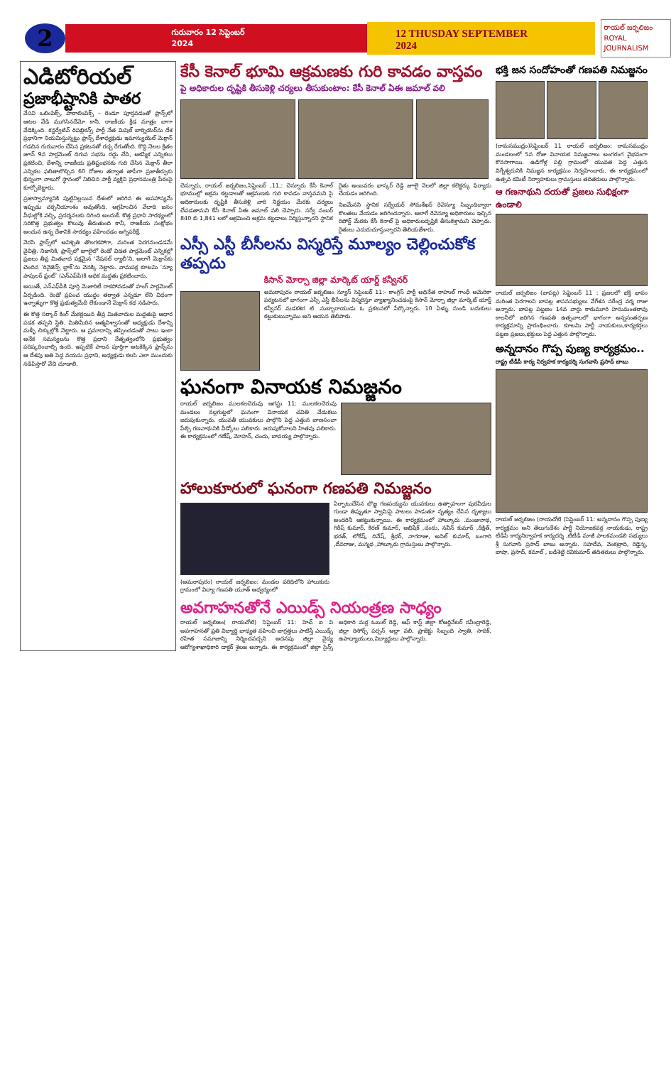2
గురువారం 12 సెప్టెంబర్ 2024
12 THUSDAY SEPTEMBER 2024
రాయల్ జర్నలిజం
ROYAL JOURNALISM
ఎడిటోరియల్
ప్రజాభీష్టానికి పాతర
వేసవి ఒలింపిక్స్, పారాలింపిక్స్ – రెండూ పూర్తవడంతో ఫ్రాన్స్‌లో ఆటల వేడి ముగిసినదేమో కానీ, రాజకీయ క్రీడ మాత్రం బాగా వేడెక్కింది. కన్జర్వేటివ్ రిపబ్లికన్స్ పార్టీ నేత మిషెల్ బార్నియెర్‌ను దేశ ప్రధానిగా నియమిస్తున్నట్టు ఫ్రాన్స్ దేశాధ్యక్షుడు ఇమాన్యుయెల్ మెక్రాన్ గడచిన గురువారం చేసిన ప్రకటనతో రచ్చ రేగుతోంది. కొద్ది నెలల క్రితం జూన్ 9న పార్లమెంట్ దిగువ సభను రద్దు చేసి, ఆకస్మిక ఎన్నికలు ప్రకటించి, దేశాన్ని రాజకీయ ప్రతిష్టంభనకు గురి చేసిన మెక్రాన్ తీరా ఎన్నికల ఫలితాలొచ్చిన 60 రోజుల తర్వాత తాపీగా ప్రజాతీర్పుకు భిన్నంగా నాలుగో స్థానంలో నిలిచిన పార్టీ వ్యక్తిని ప్రధానమంత్రి పీఠంపై కూర్చోబెట్టారు.
ప్రజాస్వామ్యానికి పుట్టినిల్లయిన దేశంలో జరిగిన ఈ అపహాస్యమే ఇప్పుడు చర్చనీయాంశం అవుతోంది. ఆగ్రహించిన వేలాది జనం వీధుల్లోకి వచ్చి, ప్రదర్శనలకు దిగింది అందుకే. కొత్త ప్రధాని సారథ్యంలో సరికొత్త ప్రభుత్వం కొలువు తీరుతుంది కానీ, రాజకీయ సంక్షోభం అంచున ఉన్న దేశానికి సారథ్యం వహించడం అగ్నిపరీక్షే.
వెరసి ఫ్రాన్స్‌లో అనిశ్చితి తొలగకపోగా, మరింత పెరగనుండడమే వైచిత్రి. నిజానికి, ఫ్రాన్స్‌లో జూలైలో రెండో విడత పార్లమెంట్ ఎన్నికల్లో ప్రజలు తీవ్ర మితవాద పక్షమైన ‘నేషనల్ ర్యాలీ’ని, అలాగే మెక్రాన్‌కు చెందిన ‘రినైజెన్స్ బ్లాక్’ను వెనక్కి నెట్టారు. వామపక్ష కూటమి ‘న్యూ పాపులర్ ఫ్రంట్’ (ఎన్‌ఎఫ్‌పీ)కి అధిక మద్దతు ప్రకటించారు.
అయితే, ఎన్‌ఎఫ్‌పీకి పూర్తి మెజారిటీ రాకపోవడంతో హంగ్ పార్లమెంట్ ఏర్పడింది. రెండో ప్రపంచ యుద్ధం తర్వాత ఎన్నడూ లేని విధంగా ఇన్నాళ్ళుగా కొత్త ప్రభుత్వమేదీ లేకుండానే మెక్రాన్ కథ నడిపారు.
ఈ కొత్త సర్కార్ కింగ్ మేకర్లయిన తీవ్ర మితవాదుల మద్దతుపై ఆధార పడక తప్పని స్థితి. మితిమీరిన ఆత్మవిశ్వాసంతో అధ్యక్షుడు దేశాన్ని మళ్ళీ చిక్కుల్లోకి నెట్టారు. ఆ ప్రమాదాన్ని తప్పించడంతో పాటు ఇంకా అనేక సమస్యలను కొత్త ప్రధాని నేతృత్వంలోని ప్రభుత్వం పరిష్కరించాల్సి ఉంది. ఇప్పటికే పాలన పూర్తిగా అటకెక్కిన ఫ్రాన్స్‌ను ఆ దేశపు అతి పెద్ద వయసు ప్రధాని, అధ్యక్షుడు కలసి ఎలా ముందుకు నడిపిస్తారో వేచి చూడాలి.
కేసీ కెనాల్ భూమి ఆక్రమణకు గురి కావడం వాస్తవం
పై అధికారుల దృష్టికి తీసుకెళ్లి చర్యలు తీసుకుంటాం: కేసీ కెనాల్ ఏఈ జమాల్ వలి
చెన్నూరు, రాయల్ జర్నలిజం,సెప్టెంబర్ ,11,: చెన్నూరు కేసీ కెనాల్ భూముల్లో అక్రమ కట్టడాలతో ఆక్రమణకు గురి కావడం వాస్తవమని పై అధికారులకు దృష్టికి తీసుకెళ్లి వారి నిర్ణయం మేరకు చర్యలు చేపడతామని కేసీ కెనాల్ ఏఈ జమాల్ వలి చెప్పారు. సర్వే నంబర్ 840 బి 1,841 లలో ఆక్రమించి అక్రమ కట్టడాలు నిర్మిస్తున్నారని స్థానిక రైతు అంబవరం భాస్కర్ రెడ్డి జూలై నెలలో జిల్లా కలెక్టర్కు ఫిర్యాదు చేయడం జరిగింది.
నిజమేనని స్థానిక సర్వేయర్ సోమశేఖర్ రెవెన్యూ సిబ్బందిద్వారా కొలతలు వేయడం జరిగిందన్నారు. అలాగే రెవెన్యూ అధికారులు ఇచ్చిన రిపోర్ట్ మేరకు కేసీ కెనాల్ పై అధికారులదృష్టికి తీసుకెళ్తామని చెప్పారు. రైతులు ఎదురుచూస్తున్నారని తెలియజేశారు.
ఎస్సీ ఎస్టీ బీసీలను విస్మరిస్తే మూల్యం చెల్లించుకోక తప్పదు
కిసాన్ మోర్చా జిల్లా మార్కెట్ యార్డ్ కన్వీనర్
అమరాపురం రాయల్ జర్నలిజం న్యూస్ సెప్టెంబర్ 11:- కాంగ్రెస్ పార్టీ అధినేత రాహుల్ గాంధీ అమెరికా పర్యటనలో భాగంగా ఎస్సీ ఎస్టీ బీసీలను విస్మరిస్తూ వ్యాఖ్యానించడంపై కిసాన్ మోర్చా జిల్లా మార్కెట్ యార్డ్ కన్వీనర్ మడకశిర టి .సుబ్బారాయుడు ఓ ప్రకటనలో పేర్కొన్నారు. 10 ఏళ్ళు నుండి బదుకులు కట్టుకుటున్నాము అని ఆయన తెలిపారు.
ఘనంగా వినాయక నిమజ్జనం
రాయల్ జర్నలిజం ములకలచెరువు ఆగస్టు 11: ములకలచెరువు మండలం నల్లగుట్టలో ఘనంగా వినాయక చవితి వేడుకలు జరుపుకున్నారు. యువతీ యువకులు పాల్గొని పెద్ద ఎత్తున బాణసంచా పేల్చి గణనాథునికి వీడ్కోలు పలికారు. జరుపుకోవాలని హితవు పలికారు. ఈ కార్యక్రమంలో గణేష్, మోహన్, చందు, బావయ్య పాల్గొన్నారు.
హాలుకూరులో ఘనంగా గణపతి నిమజ్జనం
(అమరాపురం) రాయల్ జర్నలిజం: మండల పరిధిలోని హాలుకురు గ్రామంలో విద్యా గణపతి యూత్ ఆధ్వర్యంలో
ఏర్పాటుచేసిన బొజ్జ గణపయ్యను యువకులు ఉత్సాహంగా పురవీధుల గుండా తిప్పుతూ స్వామిపై పాటలు పాడుతూ నృత్యం చేసిన దృశ్యాలు అందరినీ ఆకట్టుకున్నాయి. ఈ కార్యక్రమంలో హాల్కూరు .మంజునాథ, గిరీష్ కుమార్, కిరణ్ కుమార్, అభిషేక్ ,చందు, నవీన్ కుమార్ ,దీక్షిత్, భరత్, లోకేష్, దినేష్, శ్రీధర్, నాగరాజు, అనిల్ కుమార్, బంగారి ,దేవరాజు, మన్మథ ,హాల్కూరు గ్రామస్తులు పాల్గొన్నారు.
అవగాహనతోనే ఎయిడ్స్ నియంత్రణ సాధ్యం
రాయల్ జర్నలిజం( రాయచోటి) సెప్టెంబర్ 11: హెచ్ ఐ వి అవగాహనతో ప్రతి విద్యార్థి బాధ్యత వహించి జాగ్రత్తలు పాటిస్తే ఎయిడ్స్ రహిత సమాజాన్ని నిర్మించవచ్చని అదనపు జిల్లా వైద్య ఆరోగ్యశాఖాధికారి డాక్టర్ శైలజ అన్నారు. ఈ కార్యక్రమంలో జిల్లా సైన్స్ అధికారి మర్ల ఓబుల్ రెడ్డి, ఆఫ్ కాస్ట్ జిల్లా కోఆర్డినేటర్ రవీంద్రారెడ్డి, జిల్లా రిసోర్స్ పర్సన్ అల్లా వలి, ప్రాజెక్టు సిబ్బంది స్వాతి, సాదిక్, ఉపాధ్యాయులు,విద్యార్థులు పాల్గొన్నారు.
భక్తి జన సందోహంతో గణపతి నిమజ్జనం
(రామసముద్రం)సెప్టెంబర్ 11 రాయల్ జర్నలిజం: రామసముద్రం మండలంలో 5వ రోజు వినాయక నిమజ్జనాలు అంగరంగ వైభవంగా కొనసాగాయి. ఉడిగోళ్ల పల్లి గ్రామంలో యువత పెద్ద ఎత్తున విగ్నేశ్వరునికి నిమజ్జన కార్యక్రమం నిర్వహించారు. ఈ కార్యక్రమంలో ఉత్సవ కమిటీ నిర్వాహకులు గ్రామస్తులు తదితరులు పాల్గొన్నారు.
ఆ గణనాథుని దయతో ప్రజలు సుభిక్షంగా ఉండాలి
రాయల్ జర్నలిజం (బాపట్ల) సెప్టెంబర్ 11 : ప్రజలలో భక్తి భావం మరింత పెరగాలని బాపట్ల శాసనసభ్యులు వేగేశన నరేంద్ర వర్మ రాజు అన్నారు. బాపట్ల పట్టణం 14వ వార్డు కారుమూరి హనుమంతరావు కాలనీలో జరిగిన గణపతి ఉత్సవాలలో భాగంగా అన్నసంతర్పణ కార్యక్రమాన్ని ప్రారంభించారు. కూటమి పార్టీ నాయకులు,కార్యకర్తలు పట్టణ ప్రజలు,భక్తులు పెద్ద ఎత్తున పాల్గొన్నారు.
అన్నదానం గొప్ప పుణ్య కార్యక్రమం..
రాష్ట్ర టీడీపీ కార్య నిర్వహక కార్యదర్శి సుగవాసి ప్రసాద్ బాబు
రాయల్ జర్నలిజం (రాయచోటి )సెప్టెంబర్ 11: అన్నదానం గొప్ప పుణ్య కార్యక్రమం అని తెలుగుదేశం పార్టీ నియోజకవర్గ నాయకుడు, రాష్ట్ర టీడీపీ కార్యనిర్వాహక కార్యదర్శి ,టీటీడీ మాజీ పాలకమండలి సభ్యులు శ్రీ సుగవాసి ప్రసాద్ బాబు అన్నారు. సహదేవ, వెంకట్రాది, రెడ్డెన్న, బాషా, ప్రసాద్, కమాల్ , బడిశెట్టి రవికుమార్ తదితరులు పాల్గొన్నారు.